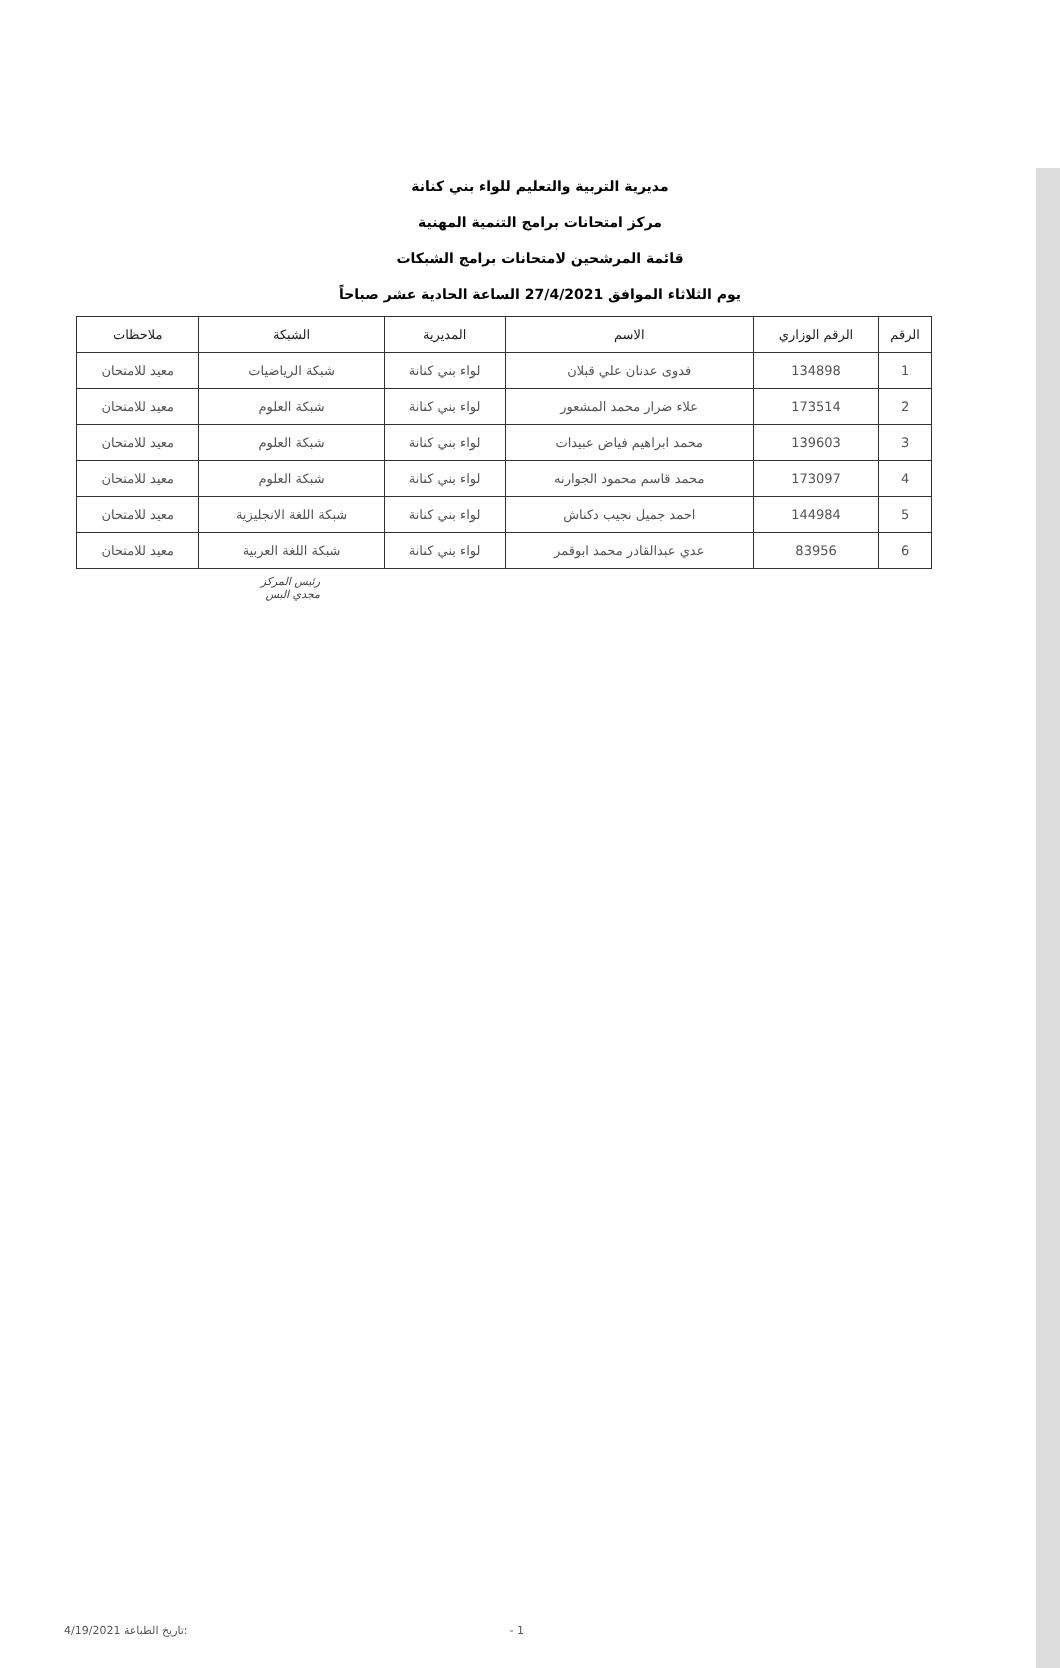مديرية التربية والتعليم للواء بني كنانة
مركز امتحانات برامج التنمية المهنية
قائمة المرشحين لامتحانات برامج الشبكات
يوم الثلاثاء الموافق 27/4/2021 الساعة الحادية عشر صباحاً
| الرقم | الرقم الوزاري | الاسم | المديرية | الشبكة | ملاحظات |
| --- | --- | --- | --- | --- | --- |
| 1 | 134898 | فدوى عدنان علي قبلان | لواء بني كنانة | شبكة الرياضيات | معيد للامتحان |
| 2 | 173514 | علاء ضرار محمد المشعور | لواء بني كنانة | شبكة العلوم | معيد للامتحان |
| 3 | 139603 | محمد ابراهيم فياض عبيدات | لواء بني كنانة | شبكة العلوم | معيد للامتحان |
| 4 | 173097 | محمد قاسم محمود الجوارنه | لواء بني كنانة | شبكة العلوم | معيد للامتحان |
| 5 | 144984 | احمد جميل نجيب دكناش | لواء بني كنانة | شبكة اللغة الانجليزية | معيد للامتحان |
| 6 | 83956 | عدي عبدالقادر محمد ابوقمر | لواء بني كنانة | شبكة اللغة العربية | معيد للامتحان |
رئيس المركز
مجدي البس
4/19/2021 تاريخ الطباعة: - 1